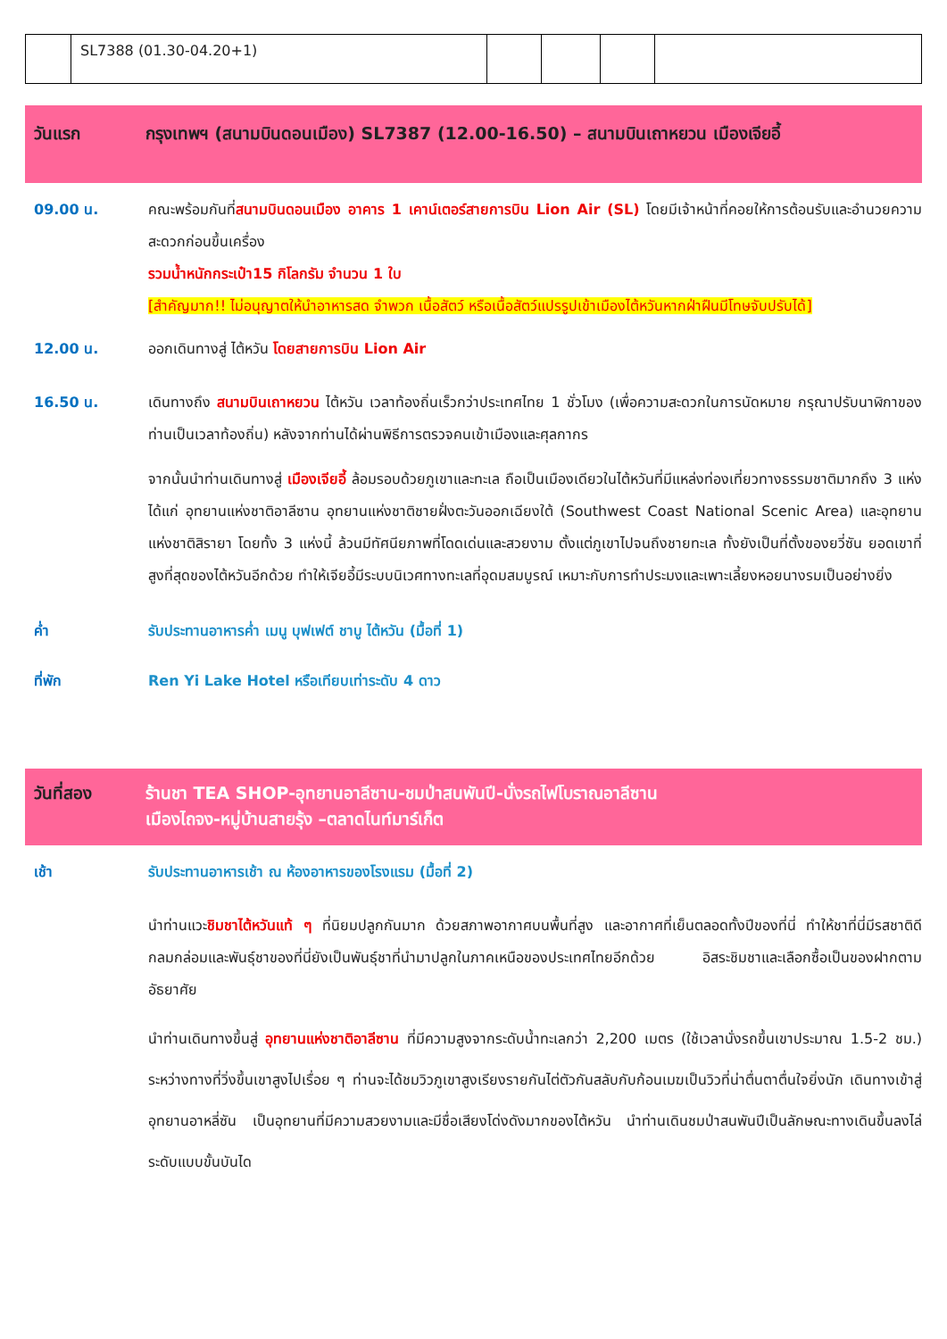| | SL7388 (01.30-04.20+1) | | | | |
วันแรก กรุงเทพฯ (สนามบินดอนเมือง) SL7387 (12.00-16.50) – สนามบินเถาหยวน เมืองเจียอี้
09.00 น. คณะพร้อมกันที่สนามบินดอนเมือง อาคาร 1 เคาน์เตอร์สายการบิน Lion Air (SL) โดยมีเจ้าหน้าที่คอยให้การต้อนรับและอำนวยความสะดวกก่อนขึ้นเครื่อง
รวมน้ำหนักกระเป๋า15 กิโลกรัม จำนวน 1 ใบ
[สำคัญมาก!! ไม่อนุญาตให้นำอาหารสด จำพวก เนื้อสัตว์ หรือเนื้อสัตว์แปรรูปเข้าเมืองไต้หวันหากฝ่าฝืนมีโทษจับปรับได้]
12.00 น. ออกเดินทางสู่ ไต้หวัน โดยสายการบิน Lion Air
16.50 น. เดินทางถึง สนามบินเถาหยวน ไต้หวัน เวลาท้องถิ่นเร็วกว่าประเทศไทย 1 ชั่วโมง (เพื่อความสะดวกในการนัดหมาย กรุณาปรับนาฬิกาของท่านเป็นเวลาท้องถิ่น) หลังจากท่านได้ผ่านพิธีการตรวจคนเข้าเมืองและศุลกากร
จากนั้นนำท่านเดินทางสู่ เมืองเจียอี้ ล้อมรอบด้วยภูเขาและทะเล ถือเป็นเมืองเดียวในไต้หวันที่มีแหล่งท่องเที่ยวทางธรรมชาติมากถึง 3 แห่ง ได้แก่ อุทยานแห่งชาติอาลีซาน อุทยานแห่งชาติชายฝั่งตะวันออกเฉียงใต้ (Southwest Coast National Scenic Area) และอุทยานแห่งชาติสิรายา โดยทั้ง 3 แห่งนี้ ล้วนมีทัศนียภาพที่โดดเด่นและสวยงาม ตั้งแต่ภูเขาไปจนถึงชายทะเล ทั้งยังเป็นที่ตั้งของยวี่ซัน ยอดเขาที่สูงที่สุดของไต้หวันอีกด้วย ทำให้เจียอี้มีระบบนิเวศทางทะเลที่อุดมสมบูรณ์ เหมาะกับการทำประมงและเพาะเลี้ยงหอยนางรมเป็นอย่างยิ่ง
ค่ำ รับประทานอาหารค่ำ เมนู บุฟเฟต์ ชาบู ไต้หวัน (มื้อที่ 1)
ที่พัก Ren Yi Lake Hotel หรือเทียบเท่าระดับ 4 ดาว
วันที่สอง ร้านชา TEA SHOP-อุทยานอาลีซาน-ชมป่าสนพันปี-นั่งรถไฟโบราณอาลีซาน
เมืองไถจง-หมู่บ้านสายรุ้ง –ตลาดไนท์มาร์เก็ต
เช้า รับประทานอาหารเช้า ณ ห้องอาหารของโรงแรม (มื้อที่ 2)
นำท่านแวะชิมชาไต้หวันแท้ ๆ ที่นิยมปลูกกันมาก ด้วยสภาพอากาศบนพื้นที่สูง และอากาศที่เย็นตลอดทั้งปีของที่นี่ ทำให้ชาที่นี่มีรสชาติดี กลมกล่อมและพันธุ์ชาของที่นี่ยังเป็นพันธุ์ชาที่นำมาปลูกในภาคเหนือของประเทศไทยอีกด้วย อิสระชิมชาและเลือกซื้อเป็นของฝากตามอัธยาศัย
นำท่านเดินทางขึ้นสู่ อุทยานแห่งชาติอาลีซาน ที่มีความสูงจากระดับน้ำทะเลกว่า 2,200 เมตร (ใช้เวลานั่งรถขึ้นเขาประมาณ 1.5-2 ชม.) ระหว่างทางที่วิ่งขึ้นเขาสูงไปเรื่อย ๆ ท่านจะได้ชมวิวภูเขาสูงเรียงรายกันไต่ตัวกันสลับกับก้อนเมฆเป็นวิวที่น่าตื่นตาตื่นใจยิ่งนัก เดินทางเข้าสู่อุทยานอาหลี่ซัน เป็นอุทยานที่มีความสวยงามและมีชื่อเสียงโด่งดังมากของไต้หวัน นำท่านเดินชมป่าสนพันปีเป็นลักษณะทางเดินขึ้นลงไล่ระดับแบบขั้นบันได